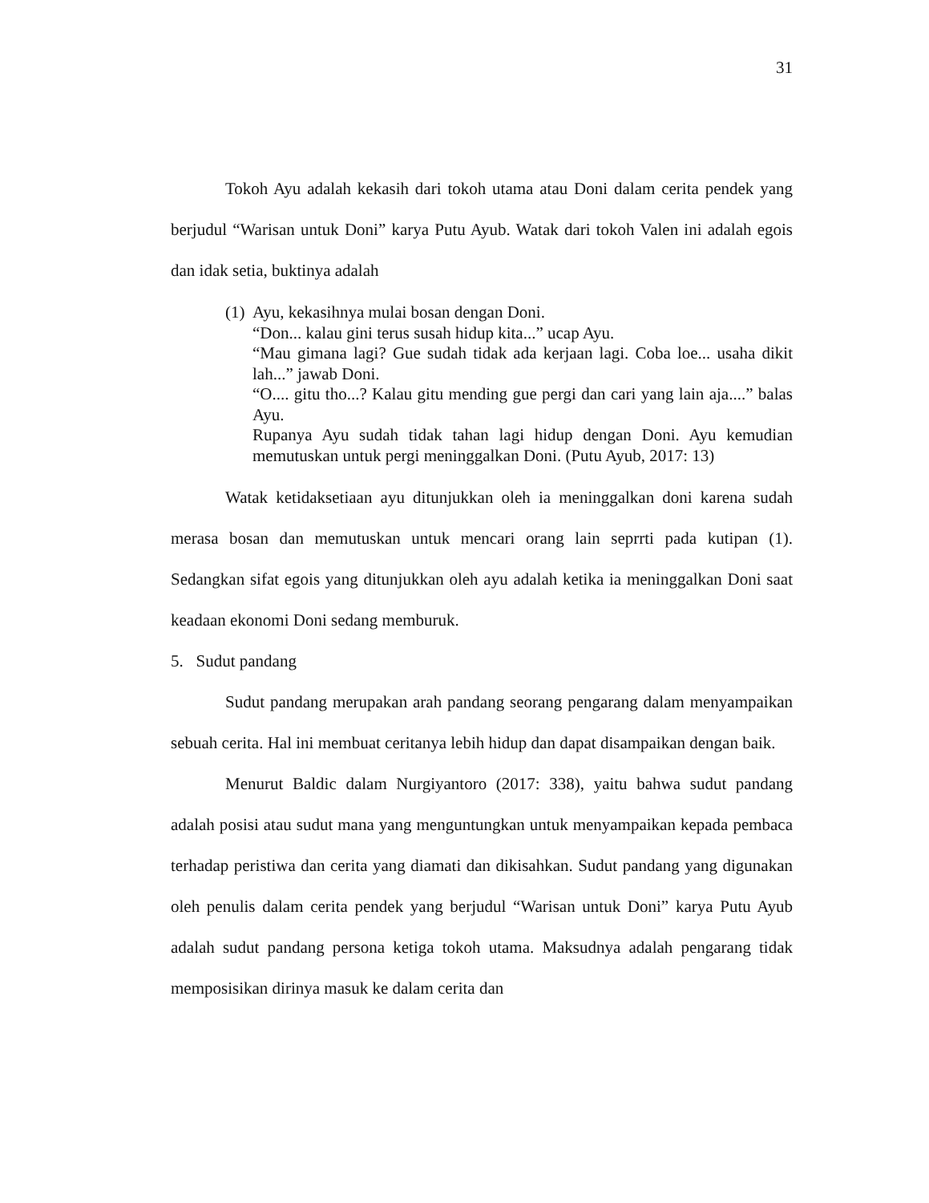31
Tokoh Ayu adalah kekasih dari tokoh utama atau Doni dalam cerita pendek yang berjudul “Warisan untuk Doni” karya Putu Ayub. Watak dari tokoh Valen ini adalah egois dan idak setia, buktinya adalah
(1)
Ayu, kekasihnya mulai bosan dengan Doni.
“Don... kalau gini terus susah hidup kita...” ucap Ayu.
“Mau gimana lagi? Gue sudah tidak ada kerjaan lagi. Coba loe... usaha dikit lah...” jawab Doni.
“O.... gitu tho...? Kalau gitu mending gue pergi dan cari yang lain aja....” balas Ayu.
Rupanya Ayu sudah tidak tahan lagi hidup dengan Doni. Ayu kemudian memutuskan untuk pergi meninggalkan Doni. (Putu Ayub, 2017: 13)
Watak ketidaksetiaan ayu ditunjukkan oleh ia meninggalkan doni karena sudah merasa bosan dan memutuskan untuk mencari orang lain seprrti pada kutipan (1). Sedangkan sifat egois yang ditunjukkan oleh ayu adalah ketika ia meninggalkan Doni saat keadaan ekonomi Doni sedang memburuk.
5. Sudut pandang
Sudut pandang merupakan arah pandang seorang pengarang dalam menyampaikan sebuah cerita. Hal ini membuat ceritanya lebih hidup dan dapat disampaikan dengan baik.
Menurut Baldic dalam Nurgiyantoro (2017: 338), yaitu bahwa sudut pandang adalah posisi atau sudut mana yang menguntungkan untuk menyampaikan kepada pembaca terhadap peristiwa dan cerita yang diamati dan dikisahkan. Sudut pandang yang digunakan oleh penulis dalam cerita pendek yang berjudul “Warisan untuk Doni” karya Putu Ayub adalah sudut pandang persona ketiga tokoh utama. Maksudnya adalah pengarang tidak memposisikan dirinya masuk ke dalam cerita dan